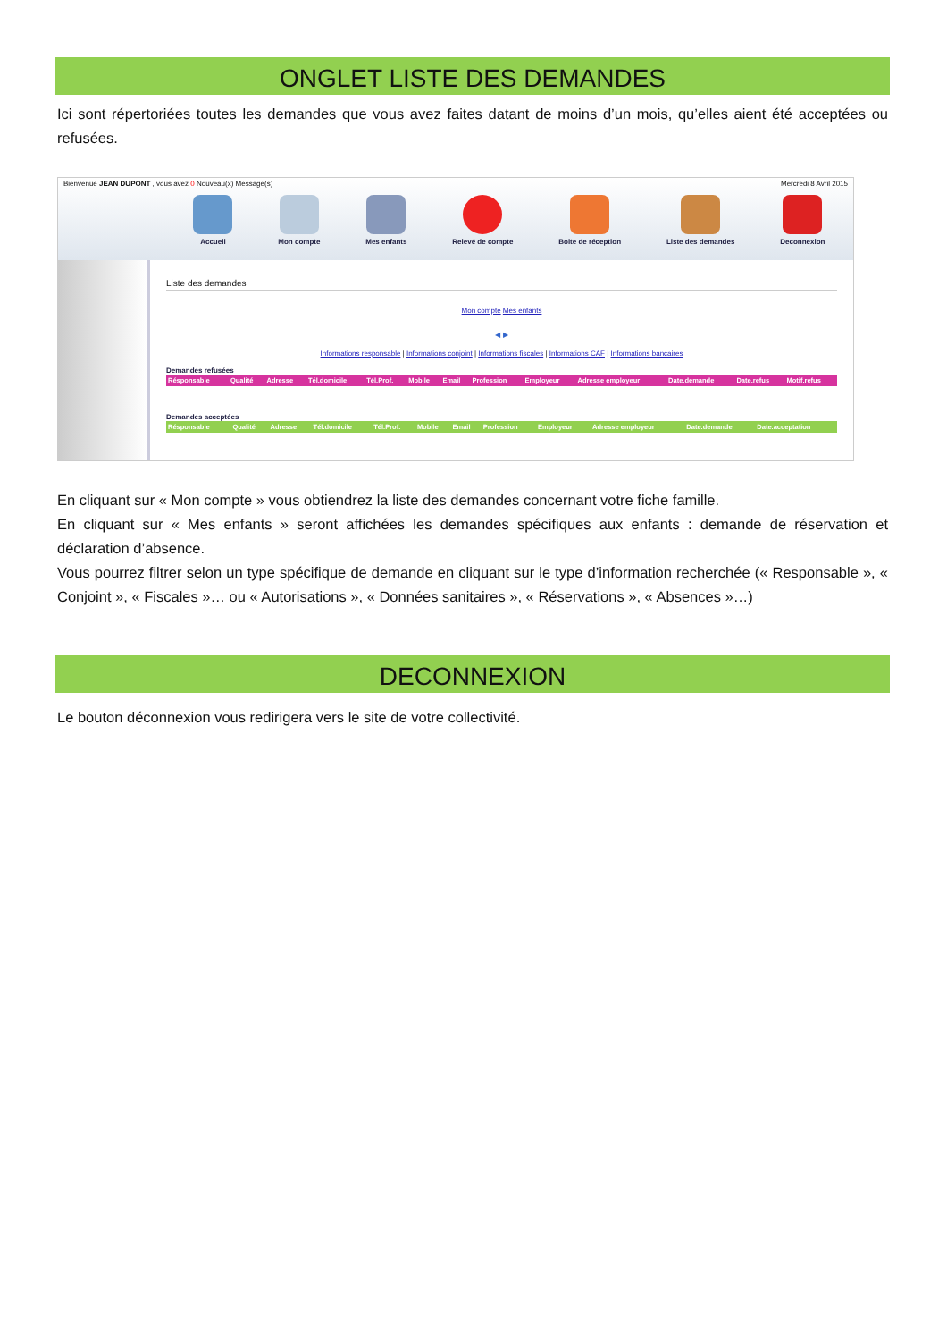ONGLET LISTE DES DEMANDES
Ici sont répertoriées toutes les demandes que vous avez faites datant de moins d’un mois, qu’elles aient été acceptées ou refusées.
Bienvenue JEAN DUPONT , vous avez 0 Nouveau(x) Message(s) Mercredi 8 Avril 2015
Accueil Mon compte Mes enfants Relevé de compte Boite de réception Liste des demandes Deconnexion
Liste des demandes
Mon compte Mes enfants
◀ ▶
Informations responsable | Informations conjoint | Informations fiscales | Informations CAF | Informations bancaires
Demandes refusées
| Résponsable | Qualité | Adresse | Tél.domicile | Tél.Prof. | Mobile | Email | Profession | Employeur | Adresse employeur | Date.demande | Date.refus | Motif.refus |
| --- | --- | --- | --- | --- | --- | --- | --- | --- | --- | --- | --- | --- |
Demandes acceptées
| Résponsable | Qualité | Adresse | Tél.domicile | Tél.Prof. | Mobile | Email | Profession | Employeur | Adresse employeur | Date.demande | Date.acceptation |
| --- | --- | --- | --- | --- | --- | --- | --- | --- | --- | --- | --- |
En cliquant sur « Mon compte » vous obtiendrez la liste des demandes concernant votre fiche famille.
En cliquant sur « Mes enfants » seront affichées les demandes spécifiques aux enfants : demande de réservation et déclaration d’absence.
Vous pourrez filtrer selon un type spécifique de demande en cliquant sur le type d’information recherchée (« Responsable », « Conjoint », « Fiscales »… ou « Autorisations », « Données sanitaires », « Réservations », « Absences »…)
DECONNEXION
Le bouton déconnexion vous redirigera vers le site de votre collectivité.